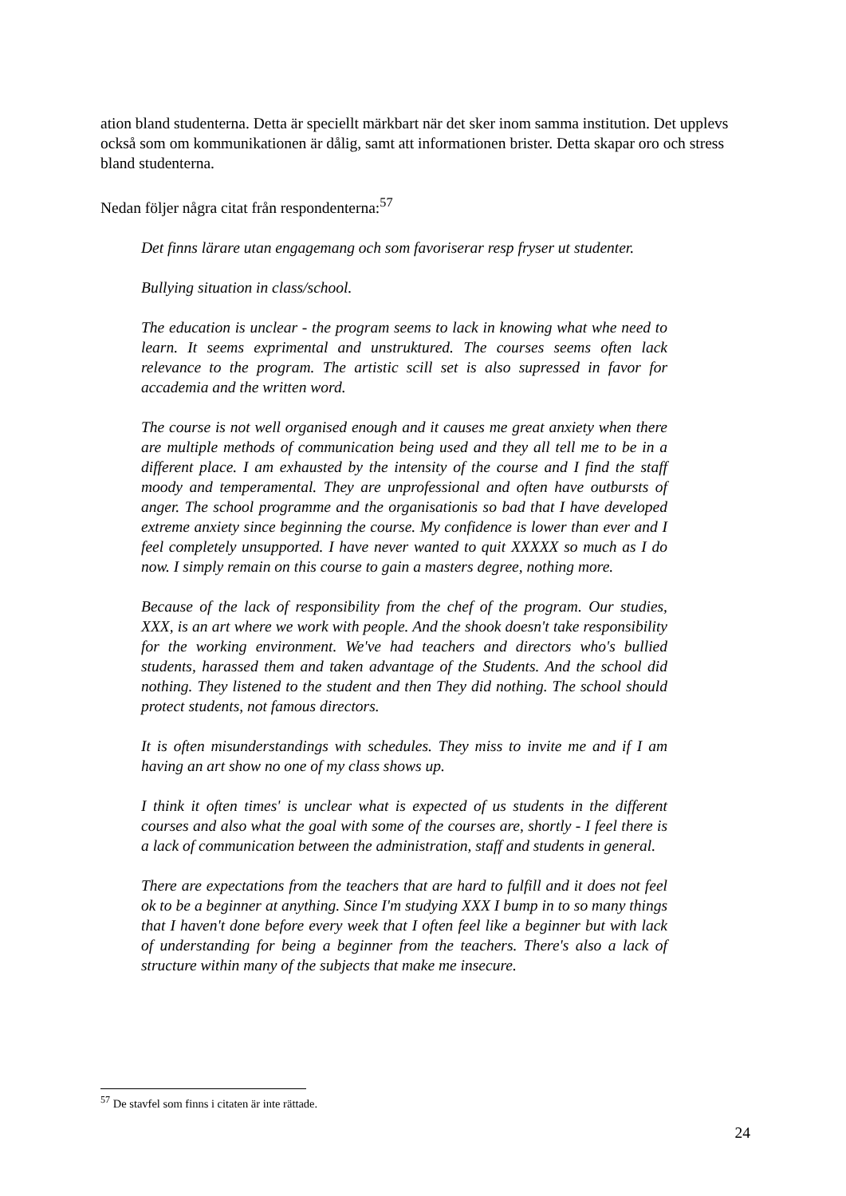ation bland studenterna. Detta är speciellt märkbart när det sker inom samma institution. Det upplevs också som om kommunikationen är dålig, samt att informationen brister. Detta skapar oro och stress bland studenterna.
Nedan följer några citat från respondenterna:<sup>57</sup>
Det finns lärare utan engagemang och som favoriserar resp fryser ut studenter.
Bullying situation in class/school.
The education is unclear - the program seems to lack in knowing what whe need to learn. It seems exprimental and unstruktured. The courses seems often lack relevance to the program. The artistic scill set is also supressed in favor for accademia and the written word.
The course is not well organised enough and it causes me great anxiety when there are multiple methods of communication being used and they all tell me to be in a different place. I am exhausted by the intensity of the course and I find the staff moody and temperamental. They are unprofessional and often have outbursts of anger. The school programme and the organisationis so bad that I have developed extreme anxiety since beginning the course. My confidence is lower than ever and I feel completely unsupported. I have never wanted to quit XXXXX so much as I do now. I simply remain on this course to gain a masters degree, nothing more.
Because of the lack of responsibility from the chef of the program. Our studies, XXX, is an art where we work with people. And the shook doesn't take responsibility for the working environment. We've had teachers and directors who's bullied students, harassed them and taken advantage of the Students. And the school did nothing. They listened to the student and then They did nothing. The school should protect students, not famous directors.
It is often misunderstandings with schedules. They miss to invite me and if I am having an art show no one of my class shows up.
I think it often times' is unclear what is expected of us students in the different courses and also what the goal with some of the courses are, shortly - I feel there is a lack of communication between the administration, staff and students in general.
There are expectations from the teachers that are hard to fulfill and it does not feel ok to be a beginner at anything. Since I'm studying XXX I bump in to so many things that I haven't done before every week that I often feel like a beginner but with lack of understanding for being a beginner from the teachers. There's also a lack of structure within many of the subjects that make me insecure.
<sup>57</sup> De stavfel som finns i citaten är inte rättade.
24